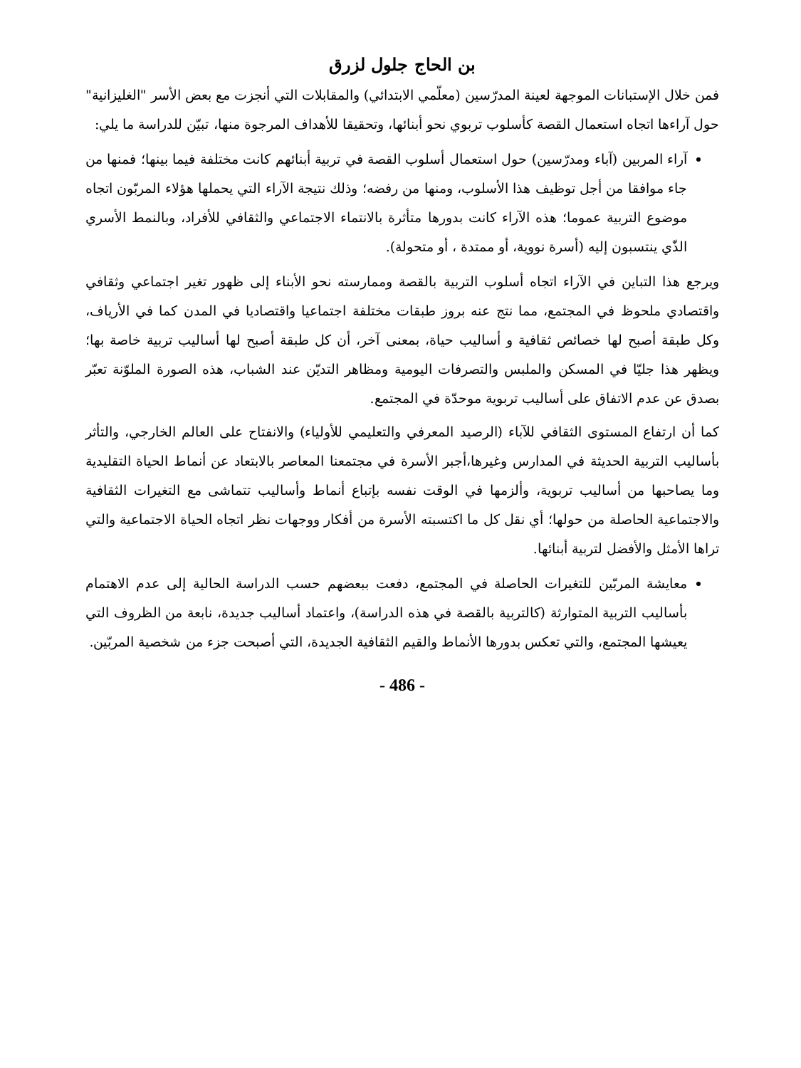بن الحاج جلول لزرق
فمن خلال الإستبانات الموجهة لعينة المدرّسين (معلّمي الابتدائي) والمقابلات التي أنجزت مع بعض الأسر "الغليزانية" حول آراءها اتجاه استعمال القصة كأسلوب تربوي نحو أبنائها، وتحقيقا للأهداف المرجوة منها، تبيّن للدراسة ما يلي:
آراء المربين (آباء ومدرّسين) حول استعمال أسلوب القصة في تربية أبنائهم كانت مختلفة فيما بينها؛ فمنها من جاء موافقا من أجل توظيف هذا الأسلوب، ومنها من رفضه؛ وذلك نتيجة الآراء التي يحملها هؤلاء المربّون اتجاه موضوع التربية عموما؛ هذه الآراء كانت بدورها متأثرة بالانتماء الاجتماعي والثقافي للأفراد، وبالنمط الأسري الذّي ينتسبون إليه (أسرة نووية، أو ممتدة ، أو متحولة).
ويرجع هذا التباين في الآراء اتجاه أسلوب التربية بالقصة وممارسته نحو الأبناء إلى ظهور تغير اجتماعي وثقافي واقتصادي ملحوظ في المجتمع، مما نتج عنه بروز طبقات مختلفة اجتماعيا واقتصاديا في المدن كما في الأرياف، وكل طبقة أصبح لها خصائص ثقافية و أساليب حياة، بمعنى آخر، أن كل طبقة أصبح لها أساليب تربية خاصة بها؛ ويظهر هذا جليّا في المسكن والملبس والتصرفات اليومية ومظاهر التديّن عند الشباب، هذه الصورة الملوّنة تعبّر بصدق عن عدم الاتفاق على أساليب تربوية موحدّة في المجتمع.
كما أن ارتفاع المستوى الثقافي للآباء (الرصيد المعرفي والتعليمي للأولياء) والانفتاح على العالم الخارجي، والتأثر بأساليب التربية الحديثة في المدارس وغيرها،أجبر الأسرة في مجتمعنا المعاصر بالابتعاد عن أنماط الحياة التقليدية وما يصاحبها من أساليب تربوية، وألزمها في الوقت نفسه بإتباع أنماط وأساليب تتماشى مع التغيرات الثقافية والاجتماعية الحاصلة من حولها؛ أي نقل كل ما اكتسبته الأسرة من أفكار ووجهات نظر اتجاه الحياة الاجتماعية والتي تراها الأمثل والأفضل لتربية أبنائها.
معايشة المربّين للتغيرات الحاصلة في المجتمع، دفعت ببعضهم حسب الدراسة الحالية إلى عدم الاهتمام بأساليب التربية المتوارثة (كالتربية بالقصة في هذه الدراسة)، واعتماد أساليب جديدة، نابعة من الظروف التي يعيشها المجتمع، والتي تعكس بدورها الأنماط والقيم الثقافية الجديدة، التي أصبحت جزء من شخصية المربّين.
- 486 -